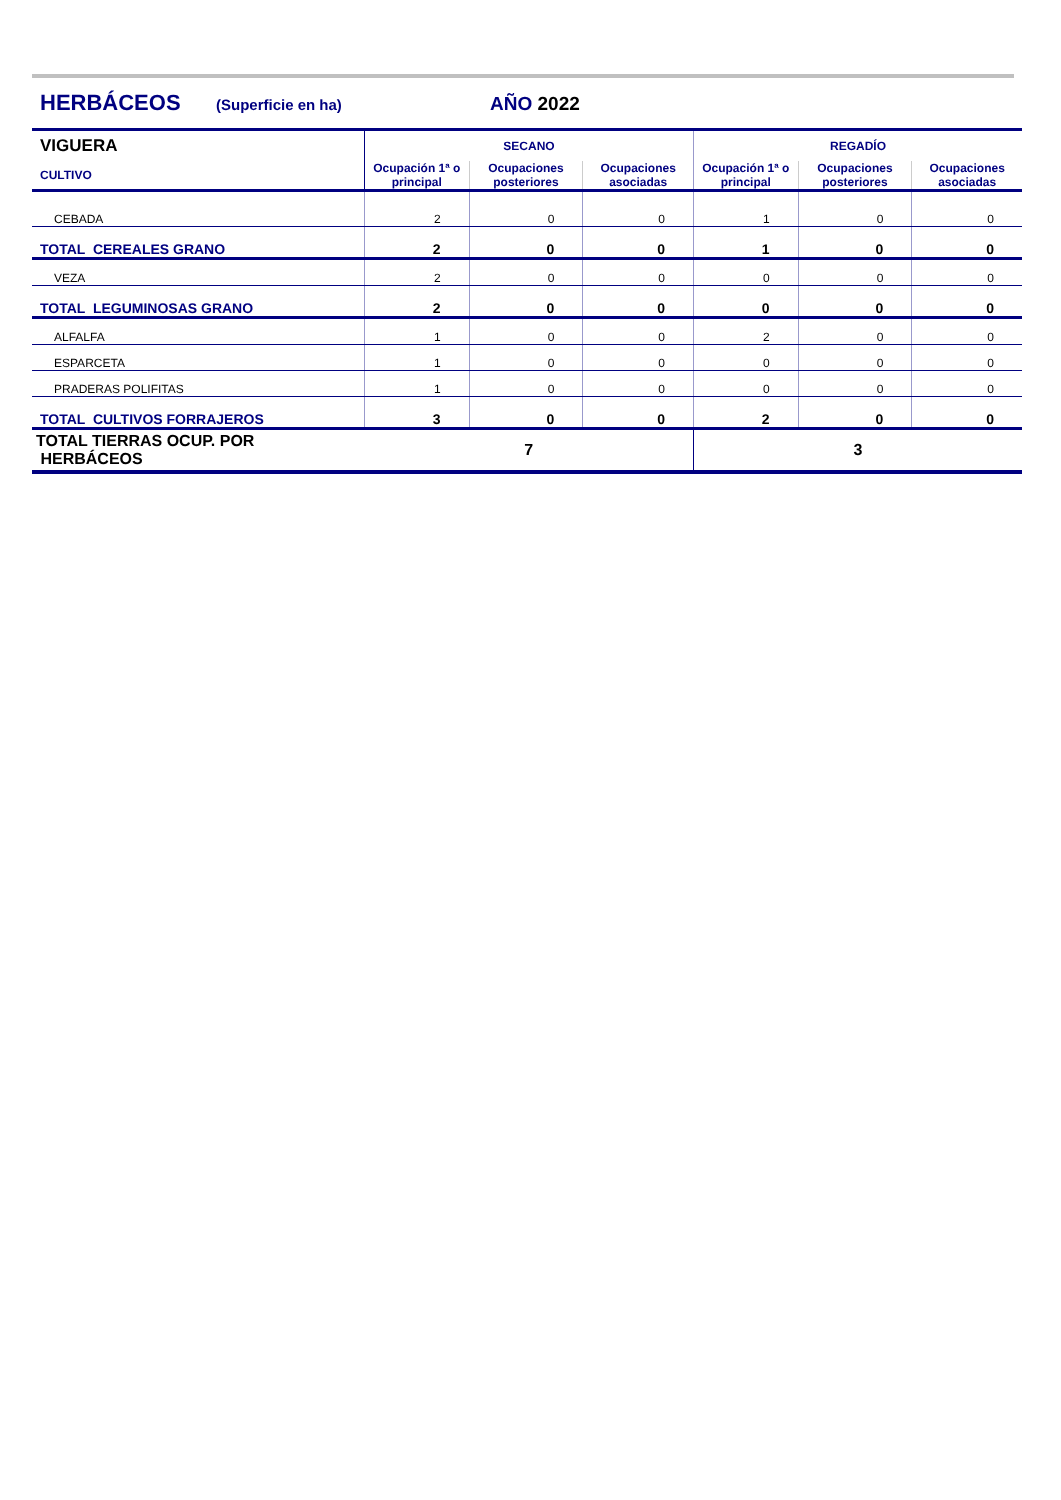HERBÁCEOS (Superficie en ha) AÑO 2022
| VIGUERA | SECANO | | | REGADÍO | | |
| CULTIVO | Ocupación 1ª o principal | Ocupaciones posteriores | Ocupaciones asociadas | Ocupación 1ª o principal | Ocupaciones posteriores | Ocupaciones asociadas |
| CEBADA | 2 | 0 | 0 | 1 | 0 | 0 |
| TOTAL CEREALES GRANO | 2 | 0 | 0 | 1 | 0 | 0 |
| VEZA | 2 | 0 | 0 | 0 | 0 | 0 |
| TOTAL LEGUMINOSAS GRANO | 2 | 0 | 0 | 0 | 0 | 0 |
| ALFALFA | 1 | 0 | 0 | 2 | 0 | 0 |
| ESPARCETA | 1 | 0 | 0 | 0 | 0 | 0 |
| PRADERAS POLIFITAS | 1 | 0 | 0 | 0 | 0 | 0 |
| TOTAL CULTIVOS FORRAJEROS | 3 | 0 | 0 | 2 | 0 | 0 |
| TOTAL TIERRAS OCUP. POR HERBÁCEOS | 7 | | | 3 | | |